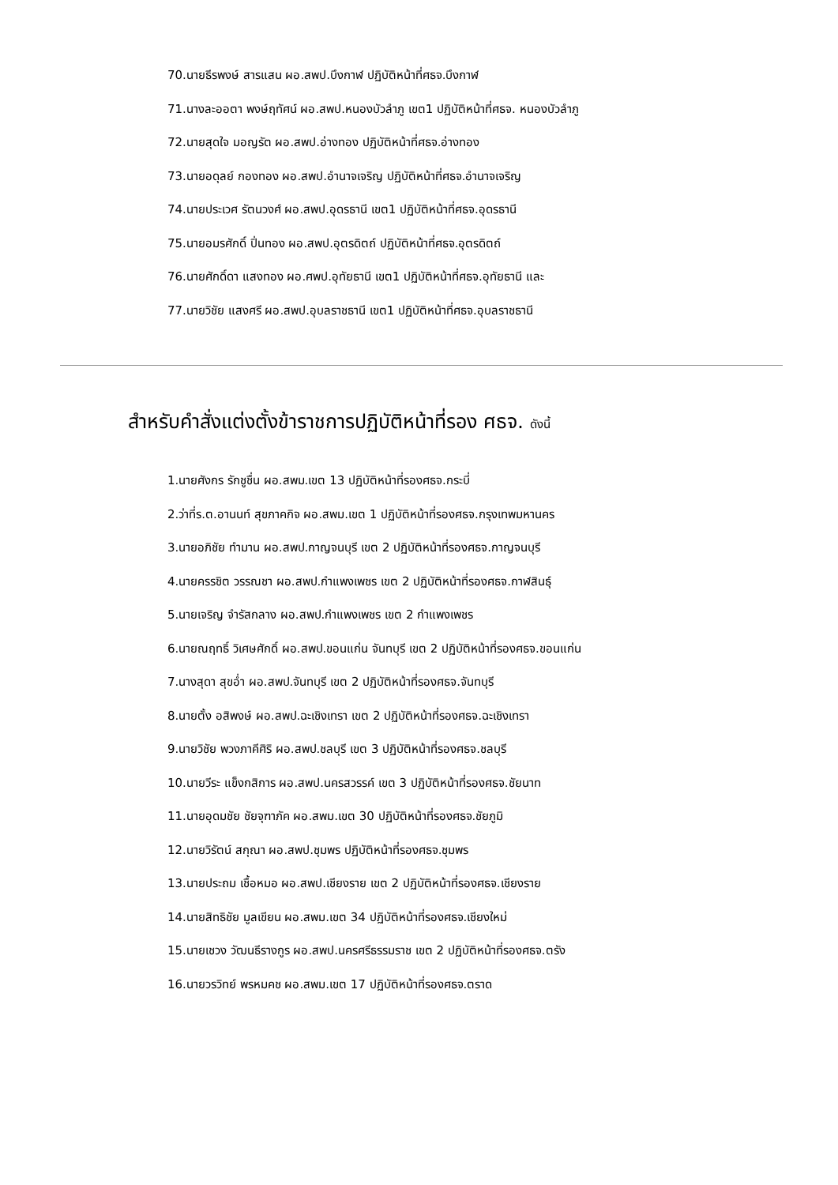70.นายธีรพงษ์ สารแสน ผอ.สพป.บึงกาฬ ปฏิบัติหน้าที่ศธจ.บึงกาฬ
71.นางละออตา พงษ์ฤทัศน์ ผอ.สพป.หนองบัวลำภู เขต1 ปฏิบัติหน้าที่ศธจ. หนองบัวลำภู
72.นายสุดใจ มอญรัต ผอ.สพป.อ่างทอง ปฏิบัติหน้าที่ศธจ.อ่างทอง
73.นายอดุลย์ กองทอง ผอ.สพป.อำนาจเจริญ ปฏิบัติหน้าที่ศธจ.อำนาจเจริญ
74.นายประเวศ รัตนวงศ์ ผอ.สพป.อุดรธานี เขต1 ปฏิบัติหน้าที่ศธจ.อุดรธานี
75.นายอมรศักดิ์ ปิ่นทอง ผอ.สพป.อุตรดิตถ์ ปฏิบัติหน้าที่ศธจ.อุตรดิตถ์
76.นายศักดิ์ดา แสงทอง ผอ.ศพป.อุทัยธานี เขต1 ปฏิบัติหน้าที่ศธจ.อุทัยธานี และ
77.นายวิชัย แสงศรี ผอ.สพป.อุบลราชธานี เขต1 ปฏิบัติหน้าที่ศธจ.อุบลราชธานี
สำหรับคำสั่งแต่งตั้งข้าราชการปฏิบัติหน้าที่รอง ศธจ. ดังนี้
1.นายศังกร รักชูชื่น ผอ.สพม.เขต 13 ปฏิบัติหน้าที่รองศธจ.กระบี่
2.ว่าที่ร.ต.อานนท์ สุขภาคกิจ ผอ.สพม.เขต 1 ปฏิบัติหน้าที่รองศธจ.กรุงเทพมหานคร
3.นายอภิชัย ทำมาน ผอ.สพป.กาญจนบุรี เขต 2 ปฏิบัติหน้าที่รองศธจ.กาญจนบุรี
4.นายครรชิต วรรณชา ผอ.สพป.กำแพงเพชร เขต 2 ปฏิบัติหน้าที่รองศธจ.กาฬสินธุ์
5.นายเจริญ จำรัสกลาง ผอ.สพป.กำแพงเพชร เขต 2 กำแพงเพชร
6.นายณฤทธิ์ วิเศษศักดิ์ ผอ.สพป.ขอนแก่น จันทบุรี เขต 2 ปฏิบัติหน้าที่รองศธจ.ขอนแก่น
7.นางสุดา สุขอ่ำ ผอ.สพป.จันทบุรี เขต 2 ปฏิบัติหน้าที่รองศธจ.จันทบุรี
8.นายตั้ง อสิพงษ์ ผอ.สพป.ฉะเชิงเทรา เขต 2 ปฏิบัติหน้าที่รองศธจ.ฉะเชิงเทรา
9.นายวิชัย พวงภาคีศิริ ผอ.สพป.ชลบุรี เขต 3 ปฏิบัติหน้าที่รองศธจ.ชลบุรี
10.นายวีระ แข็งกสิการ ผอ.สพป.นครสวรรค์ เขต 3 ปฏิบัติหน้าที่รองศธจ.ชัยนาท
11.นายอุดมชัย ชัยจุฑาภัค ผอ.สพม.เขต 30 ปฏิบัติหน้าที่รองศธจ.ชัยภูมิ
12.นายวิรัตน์ สกุณา ผอ.สพป.ชุมพร ปฏิบัติหน้าที่รองศธจ.ชุมพร
13.นายประถม เชื้อหมอ ผอ.สพป.เชียงราย เขต 2 ปฏิบัติหน้าที่รองศธจ.เชียงราย
14.นายสิทธิชัย มูลเขียน ผอ.สพม.เขต 34 ปฏิบัติหน้าที่รองศธจ.เชียงใหม่
15.นายเชวง วัฒนธีรางกูร ผอ.สพป.นครศรีธรรมราช เขต 2 ปฏิบัติหน้าที่รองศธจ.ตรัง
16.นายวรวิทย์ พรหมคช ผอ.สพม.เขต 17 ปฏิบัติหน้าที่รองศธจ.ตราด